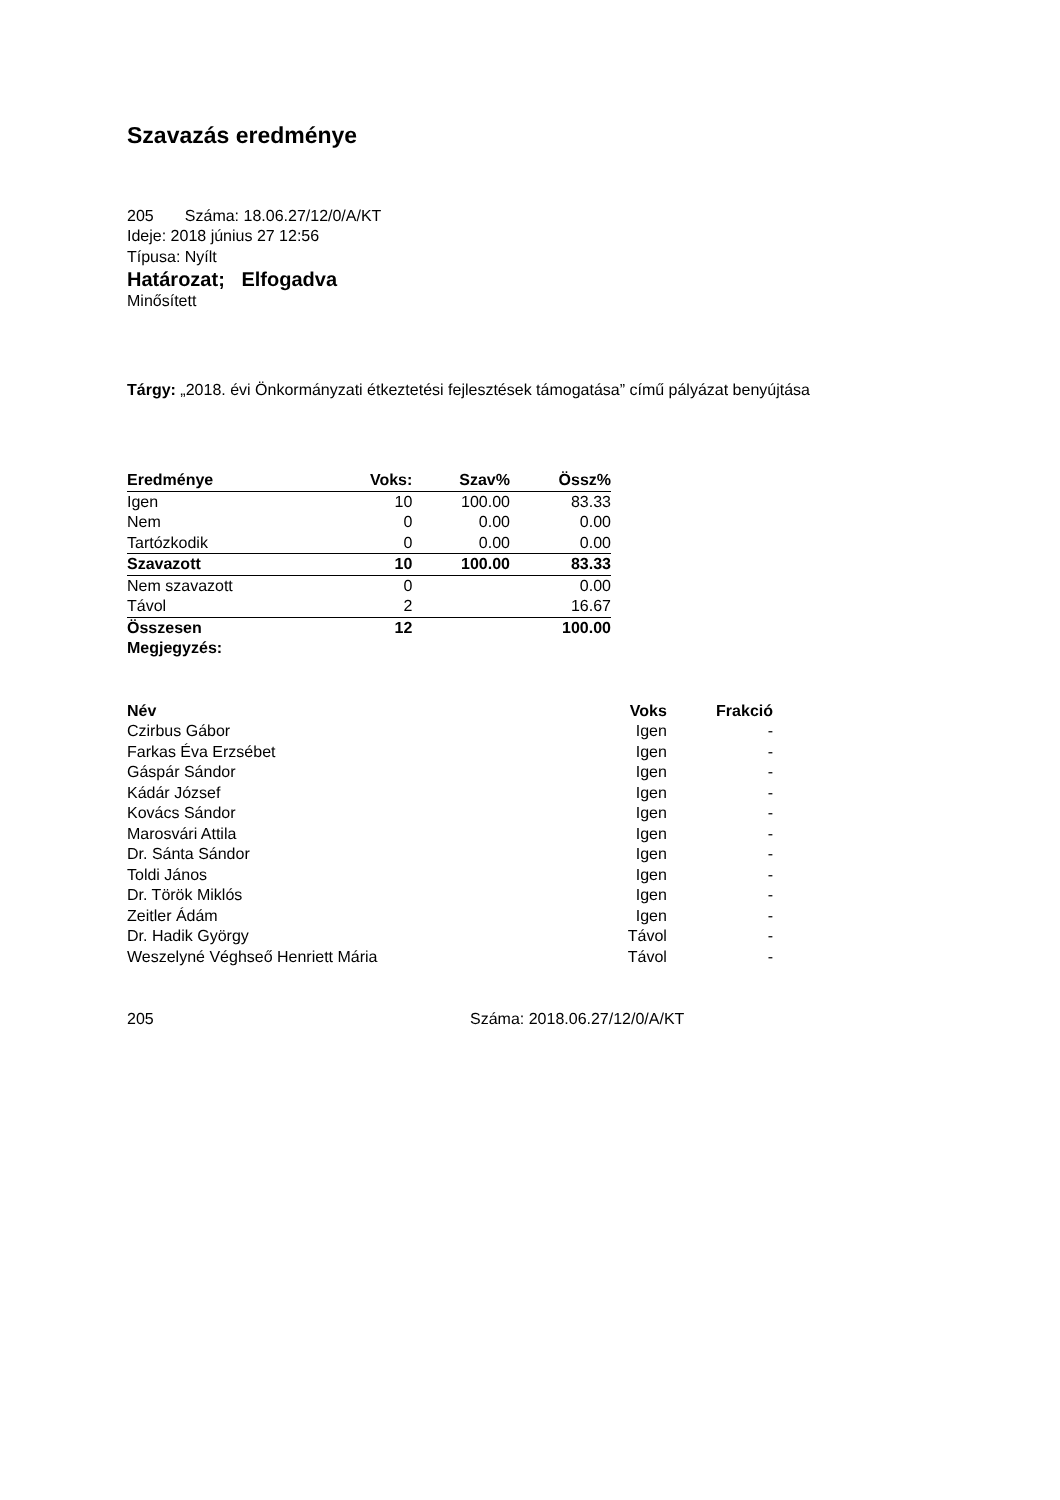Szavazás eredménye
205 Száma: 18.06.27/12/0/A/KT
Ideje: 2018 június 27 12:56
Típusa: Nyílt
Határozat; Elfogadva
Minősített
Tárgy: „2018. évi Önkormányzati étkeztetési fejlesztések támogatása” című pályázat benyújtása
| Eredménye | Voks: | Szav% | Össz% |
| Igen | 10 | 100.00 | 83.33 |
| Nem | 0 | 0.00 | 0.00 |
| Tartózkodik | 0 | 0.00 | 0.00 |
| Szavazott | 10 | 100.00 | 83.33 |
| Nem szavazott | 0 | | 0.00 |
| Távol | 2 | | 16.67 |
| Összesen | 12 | | 100.00 |
| Megjegyzés: | | | |
| Név | Voks | Frakció |
| --- | --- | --- |
| Czirbus Gábor | Igen | - |
| Farkas Éva Erzsébet | Igen | - |
| Gáspár Sándor | Igen | - |
| Kádár József | Igen | - |
| Kovács Sándor | Igen | - |
| Marosvári Attila | Igen | - |
| Dr. Sánta Sándor | Igen | - |
| Toldi János | Igen | - |
| Dr. Török Miklós | Igen | - |
| Zeitler Ádám | Igen | - |
| Dr. Hadik György | Távol | - |
| Weszelyné Véghseő Henriett Mária | Távol | - |
205 Száma: 2018.06.27/12/0/A/KT